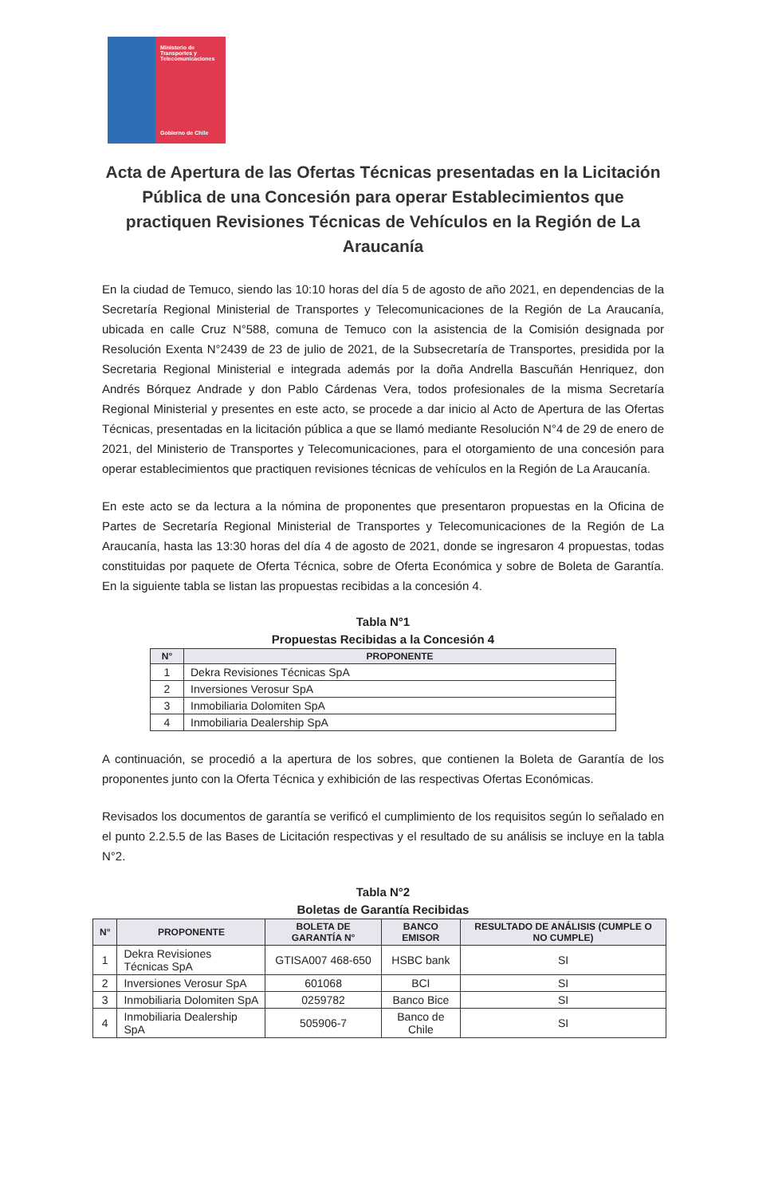Ministerio de Transportes y Telecomunicaciones
Gobierno de Chile
Acta de Apertura de las Ofertas Técnicas presentadas en la Licitación Pública de una Concesión para operar Establecimientos que practiquen Revisiones Técnicas de Vehículos en la Región de La Araucanía
En la ciudad de Temuco, siendo las 10:10 horas del día 5 de agosto de año 2021, en dependencias de la Secretaría Regional Ministerial de Transportes y Telecomunicaciones de la Región de La Araucanía, ubicada en calle Cruz N°588, comuna de Temuco con la asistencia de la Comisión designada por Resolución Exenta N°2439 de 23 de julio de 2021, de la Subsecretaría de Transportes, presidida por la Secretaria Regional Ministerial e integrada además por la doña Andrella Bascuñán Henriquez, don Andrés Bórquez Andrade y don Pablo Cárdenas Vera, todos profesionales de la misma Secretaría Regional Ministerial y presentes en este acto, se procede a dar inicio al Acto de Apertura de las Ofertas Técnicas, presentadas en la licitación pública a que se llamó mediante Resolución N°4 de 29 de enero de 2021, del Ministerio de Transportes y Telecomunicaciones, para el otorgamiento de una concesión para operar establecimientos que practiquen revisiones técnicas de vehículos en la Región de La Araucanía.
En este acto se da lectura a la nómina de proponentes que presentaron propuestas en la Oficina de Partes de Secretaría Regional Ministerial de Transportes y Telecomunicaciones de la Región de La Araucanía, hasta las 13:30 horas del día 4 de agosto de 2021, donde se ingresaron 4 propuestas, todas constituidas por paquete de Oferta Técnica, sobre de Oferta Económica y sobre de Boleta de Garantía. En la siguiente tabla se listan las propuestas recibidas a la concesión 4.
Tabla N°1
Propuestas Recibidas a la Concesión 4
| N° | PROPONENTE |
| --- | --- |
| 1 | Dekra Revisiones Técnicas SpA |
| 2 | Inversiones Verosur SpA |
| 3 | Inmobiliaria Dolomiten SpA |
| 4 | Inmobiliaria Dealership SpA |
A continuación, se procedió a la apertura de los sobres, que contienen la Boleta de Garantía de los proponentes junto con la Oferta Técnica y exhibición de las respectivas Ofertas Económicas.
Revisados los documentos de garantía se verificó el cumplimiento de los requisitos según lo señalado en el punto 2.2.5.5 de las Bases de Licitación respectivas y el resultado de su análisis se incluye en la tabla N°2.
Tabla N°2
Boletas de Garantía Recibidas
| N° | PROPONENTE | BOLETA DE GARANTÍA N° | BANCO EMISOR | RESULTADO DE ANÁLISIS (CUMPLE O NO CUMPLE) |
| --- | --- | --- | --- | --- |
| 1 | Dekra Revisiones Técnicas SpA | GTISA007 468-650 | HSBC bank | SI |
| 2 | Inversiones Verosur SpA | 601068 | BCI | SI |
| 3 | Inmobiliaria Dolomiten SpA | 0259782 | Banco Bice | SI |
| 4 | Inmobiliaria Dealership SpA | 505906-7 | Banco de Chile | SI |